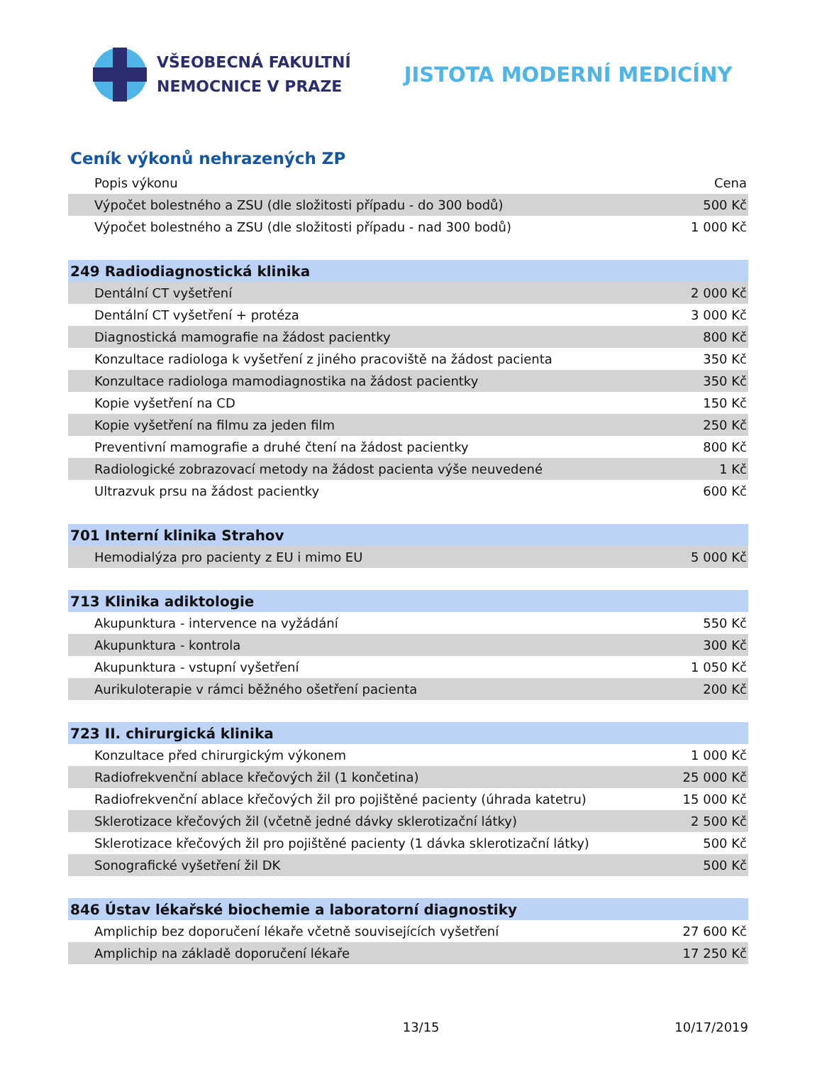VŠEOBECNÁ FAKULTNÍ
NEMOCNICE V PRAZE
JISTOTA MODERNÍ MEDICÍNY
Ceník výkonů nehrazených ZP
| Popis výkonu | Cena |
| --- | --- |
| Výpočet bolestného a ZSU (dle složitosti případu - do 300 bodů) | 500 Kč |
| Výpočet bolestného a ZSU (dle složitosti případu - nad 300 bodů) | 1 000 Kč |
| 249 Radiodiagnostická klinika | |
| Dentální CT vyšetření | 2 000 Kč |
| Dentální CT vyšetření + protéza | 3 000 Kč |
| Diagnostická mamografie na žádost pacientky | 800 Kč |
| Konzultace radiologa k vyšetření z jiného pracoviště na žádost pacienta | 350 Kč |
| Konzultace radiologa mamodiagnostika na žádost pacientky | 350 Kč |
| Kopie vyšetření na CD | 150 Kč |
| Kopie vyšetření na filmu za jeden film | 250 Kč |
| Preventivní mamografie a druhé čtení na žádost pacientky | 800 Kč |
| Radiologické zobrazovací metody na žádost pacienta výše neuvedené | 1 Kč |
| Ultrazvuk prsu na žádost pacientky | 600 Kč |
| 701 Interní klinika Strahov | |
| Hemodialýza pro pacienty z EU i mimo EU | 5 000 Kč |
| 713 Klinika adiktologie | |
| Akupunktura - intervence na vyžádání | 550 Kč |
| Akupunktura - kontrola | 300 Kč |
| Akupunktura - vstupní vyšetření | 1 050 Kč |
| Aurikuloterapie v rámci běžného ošetření pacienta | 200 Kč |
| 723 II. chirurgická klinika | |
| Konzultace před chirurgickým výkonem | 1 000 Kč |
| Radiofrekvenční ablace křečových žil (1 končetina) | 25 000 Kč |
| Radiofrekvenční ablace křečových žil pro pojištěné pacienty (úhrada katetru) | 15 000 Kč |
| Sklerotizace křečových žil (včetně jedné dávky sklerotizační látky) | 2 500 Kč |
| Sklerotizace křečových žil pro pojištěné pacienty (1 dávka sklerotizační látky) | 500 Kč |
| Sonografické vyšetření žil DK | 500 Kč |
| 846 Ústav lékařské biochemie a laboratorní diagnostiky | |
| Amplichip bez doporučení lékaře včetně souvisejících vyšetření | 27 600 Kč |
| Amplichip na základě doporučení lékaře | 17 250 Kč |
13/15 10/17/2019